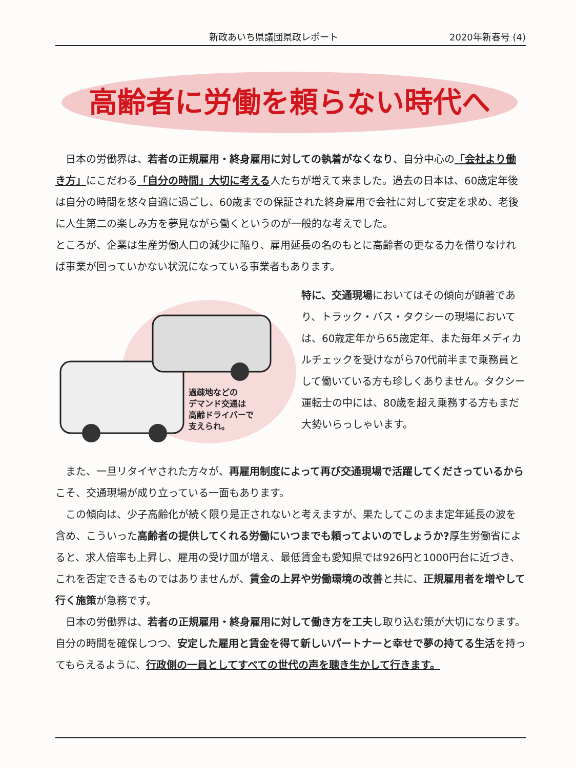新政あいち県議団県政レポート 2020年新春号 (4)
高齢者に労働を頼らない時代へ
　日本の労働界は、若者の正規雇用・終身雇用に対しての執着がなくなり、自分中心の「会社より働き方」にこだわる「自分の時間」大切に考える人たちが増えて来ました。過去の日本は、60歳定年後は自分の時間を悠々自適に過ごし、60歳までの保証された終身雇用で会社に対して安定を求め、老後に人生第二の楽しみ方を夢見ながら働くというのが一般的な考えでした。
ところが、企業は生産労働人口の減少に陥り、雇用延長の名のもとに高齢者の更なる力を借りなければ事業が回っていかない状況になっている事業者もあります。
過疎地などの
デマンド交通は
高齢ドライバーで
支えられ。
特に、交通現場においてはその傾向が顕著であり、トラック・バス・タクシーの現場においては、60歳定年から65歳定年、また毎年メディカルチェックを受けながら70代前半まで乗務員として働いている方も珍しくありません。タクシー運転士の中には、80歳を超え乗務する方もまだ大勢いらっしゃいます。
　また、一旦リタイヤされた方々が、再雇用制度によって再び交通現場で活躍してくださっているからこそ、交通現場が成り立っている一面もあります。
　この傾向は、少子高齢化が続く限り是正されないと考えますが、果たしてこのまま定年延長の波を含め、こういった高齢者の提供してくれる労働にいつまでも頼ってよいのでしょうか?厚生労働省によると、求人倍率も上昇し、雇用の受け皿が増え、最低賃金も愛知県では926円と1000円台に近づき、これを否定できるものではありませんが、賃金の上昇や労働環境の改善と共に、正規雇用者を増やして行く施策が急務です。
　日本の労働界は、若者の正規雇用・終身雇用に対して働き方を工夫し取り込む策が大切になります。自分の時間を確保しつつ、安定した雇用と賃金を得て新しいパートナーと幸せで夢の持てる生活を持ってもらえるように、行政側の一員としてすべての世代の声を聴き生かして行きます。